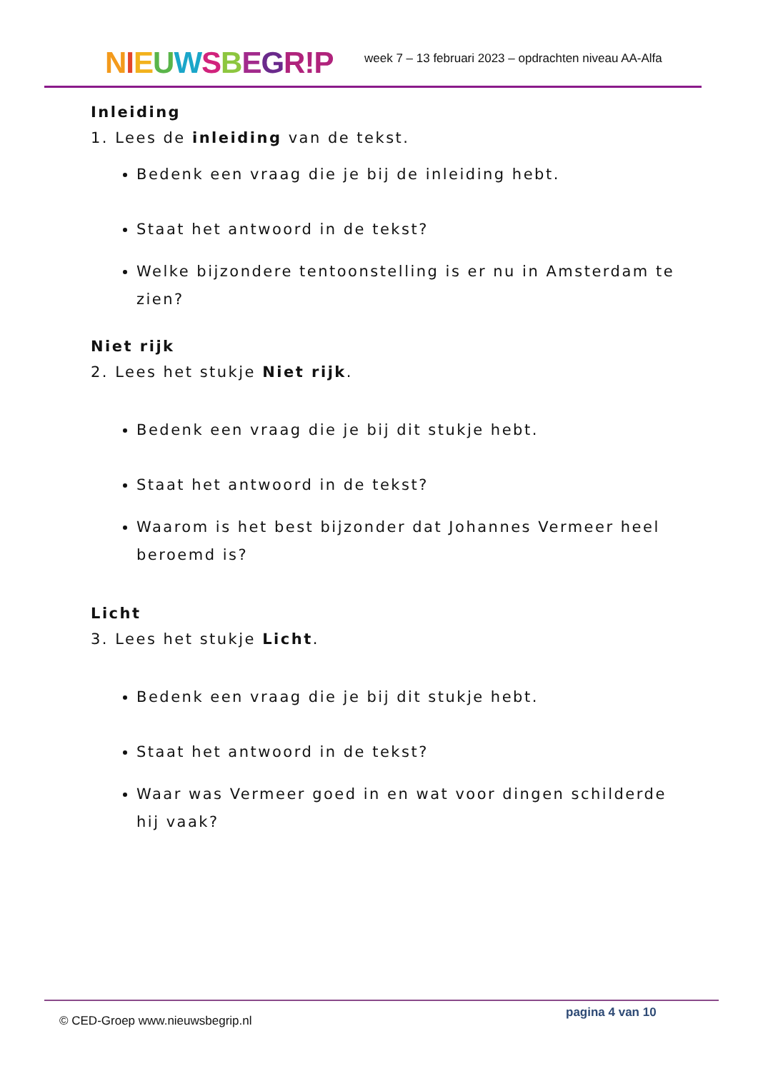NIEUWSBEGR!P
week 7 – 13 februari 2023 – opdrachten niveau AA-Alfa
Inleiding
1. Lees de inleiding van de tekst.
Bedenk een vraag die je bij de inleiding hebt.
Staat het antwoord in de tekst?
Welke bijzondere tentoonstelling is er nu in Amsterdam te zien?
Niet rijk
2. Lees het stukje Niet rijk.
Bedenk een vraag die je bij dit stukje hebt.
Staat het antwoord in de tekst?
Waarom is het best bijzonder dat Johannes Vermeer heel beroemd is?
Licht
3. Lees het stukje Licht.
Bedenk een vraag die je bij dit stukje hebt.
Staat het antwoord in de tekst?
Waar was Vermeer goed in en wat voor dingen schilderde hij vaak?
© CED-Groep www.nieuwsbegrip.nl
pagina 4 van 10